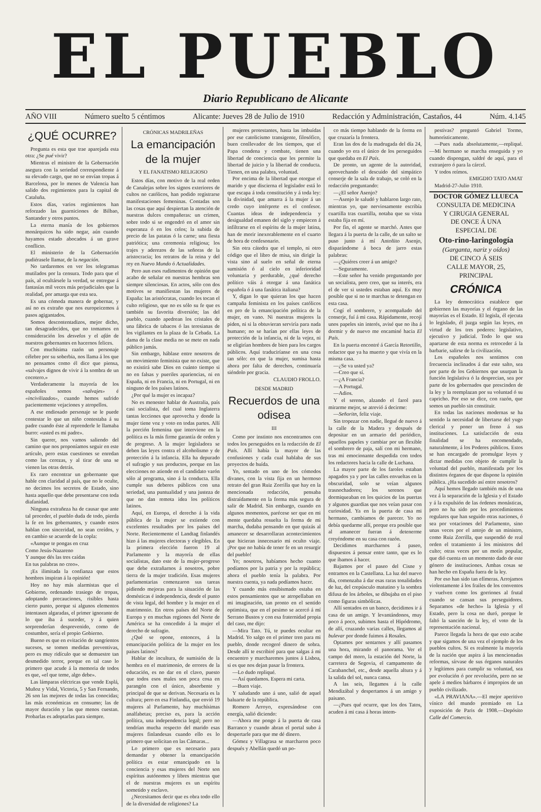EL PUEBLO
Diario Republicano de Alicante
AÑO VIII Número suelto 5 céntimos Alicante: Jueves 28 de Julio de 1910 Redacción y Administración, Castaños, 44 Núm. 4.145
¿QUÉ OCURRE?
Pregunta es esta que trae aparejada esta otra: ¿Se pué vivir?
Mientras el ministro de la Gobernación asegura con la seriedad correspondiente á su elevado cargo, que no se envían tropas á Barcelona, por lo menos de Valencia han salido dos regimientos para la capital de Cataluña.
Estos días, varios regimientos han reforzado las guarniciones de Bilbao, Santander y otros puntos.
La eterna manía de los gobiernos monárquicos ha sido negar, aún cuando hayamos estado abocados á un grave conflicto.
El ministerio de la Gobernación pudiérasele llamar, de la negación.
No tardaremos en ver los telegramas mutilados por la censura. Todo para que el país, al ocultársele la verdad, se entregue á fantasías mil veces más perjudiciales que la realidad, por amarga que esta sea.
Es una cómoda manera de gobernar, y así no es extraño que nos europeicemos á pasos agigantados.
Somos descontentadizos, mejor dicho, tan desagradecidos, que no tomamos en consideración los desvelos y el afán de nuestros gobernantes en hacernos felices.
Con muchísima razón un personaje célebre por su soberbia, nos llama á los que no pensamos como él dice que piensa, «salvajes dignos de vivir á la sombra de un cocotero.»
Verdaderamente la mayoría de los españoles somos «salvajes» é «incivilizados», cuando hemos sufrido pacientemente vejaciones y atropellos.
A ese endiosado personaje se le puede contestar lo que un niño contestaba á su padre cuando éste al reprenderle le llamaba burro: «usted es mi padre».
Sin querer, nos vamos saliendo del camino que nos proponíamos seguir en este artículo, pero estas cuestiones se enredan como las cerezas, y al tirar de una se vienen las otras detrás.
Es raro encontrar un gobernante que hable con claridad al país, que no le oculte, no decimos los secretos de Estado, sino hasta aquello que debe presentarse con toda diafanidad.
Ninguna extrañeza ha de causar que ante tal proceder, el pueblo duda de todo, pierda la fe en los gobernantes, y cuando estos hablan con sinceridad, no sean creídos, y en cambio se acuerde de la copla:
«Aunque te pongas en cruz
Como Jesús-Nazareno
Y aunque dés las tres caídas
En tus palabras no creo».
¡Es ilimitada la confianza que estos hombres inspiran á la opinión!
Hoy no hay más alarmistas que el Gobierno, ordenando trasiego de tropas, adoptando precauciones, risibles hasta cierto punto, porque si algunos elementos intentasen algaradas, el primer ignorante de lo que iba á suceder, y á quien sorprenderían desprevenido, como de costumbre, sería el propio Gobierno.
Bueno es que en evitación de sangrientos sucesos, se tomen medidas preventivas, pero es muy ridículo que se demuestre tan desmedido terror, porque en tal caso lo primero que acude á la memoria de todos es que, «el que teme, algo debe».
Las lámparas eléctricas que vende Esplá, Muñoz y Vidal, Victoria, 5 y San Fernando, 26 son las mejores de todas las conocidas; las más económicas en consumo; las de mayor duración y las que menos cuestan. Probarlas es adoptarlas para siempre.
CRÓNICAS MADRILEÑAS
La emancipación de la mujer
Y EL FANATISMO RELIGIOSO
Estos días, con motivo de la real orden de Canalejas sobre los signos exteriores de cultos no católicos, han podido registrarse manifestaciones femeninas. Contadas son las cosas que aquí despiertan la atención de nuestras dulces compañeras: un crimen, sobre todo si se engendró en el amor sin esperanza ó en los celos; la subida de precio de las patatas ó la carne; una fiesta patriótica; una ceremonia religiosa; los trajes y aderezos de las señoras de la aristocracia; los retratos de la reina y del rey en Nuevo Mundo ó Actualidades.
Pero aun esos rudimentos de opinión que acabo de señalar en nuestras hembras son siempre silenciosas. En actos, sólo con dos motivos se manifiestan las mujeres de España: las aristócratas, cuando les tocan el culto religioso, que no es sólo su fe que es también su favorita diversión; las del pueblo, cuando apedrean los cristales de una fábrica de tabacos ó las teresianas de los vigilantes en la plaza de la Cebada. La dama de la clase media no se mete en nada público jamás.
Sin embargo, háblase entre nosotros de un movimiento feminista que no existe, que no existirá sabe Dios en cuánto tiempo si no en falsas y pueriles apariencias, ni en España, ni en Francia, ni en Portugal, ni en ninguno de los países latinos.
¿Por qué la mujer es incapaz?
No es menester hablar de Australia, país casi socialista, del cual toma Inglaterra tantas lecciones que aprovecha y donde la mujer tiene voz y voto en todas partes. Allí la porción femenina que interviene en la política es la más firme garantía de orden y de progreso. A la mujer legisladora se deben las leyes contra el alcoholismo y de protección á la infancia. Ella ha depurado el sufragio y sus productos, porque en las elecciones no atiende en el candidato varón sólo al programa, sino á la conducta. Ella cumple sus deberes públicos con una seriedad, una puntualidad y una justeza de que no dan remota idea los políticos latinos.
Aquí, en Europa, el derecho á la vida pública de la mujer se extiende con excelentes resultados por los países del Norte. Recientemente el Landtag finlandés hizo á las mujeres electoras y elegibles. En la primera elección fueron 19 al Parlamento y la mayoría de ellas socialistas, dato este de la mujer-progreso que debe extrañarnos á nosotros, pobre tierra de la mujer tradición. Esas mujeres parlamentarias comenzaron sus tareas pidiendo mejoras para la situación de las domésticas é independencia, desde el punto de vista legal, del hombre y la mujer en el matrimonio. En otros países del Norte de Europa y en muchas regiones del Norte de América se ha concedido á la mujer el derecho de sufragio.
¿Qué se opone, entonces, á la emancipación política de la mujer en los países latinos?
Hablar de incultura, de sumisión de la hembra en el matrimonio, de errores de la educación, es no dar en el clavo, puesto que todos esos males son poca cosa en parangón con el único, absorbente y principal de que se derivan. Necesaria es la cultura; pero en esa Finlandia, que envió 19 mujeres al Parlamento, hay muchísimas analfabetas; preciso es, para la acción política, una independencia legal; pero no tendrían mucha respecto del marido esas mujeres finlandesas cuando ello es lo primero que solicitan en las Cámaras...
Lo primero que es necesario para demandar y obtener la emancipación política es estar emancipado en la conciencia y esas mujeres del Norte son espíritus autónomos y libres mientras que el de nuestras mujeres es un espíritu sometido y esclavo.
¿Necesitamos decir que es obra todo ello de la diversidad de religiones? La
mujeres protestantes, hasta las imbuídas por ese catolicismo transigente, filosófico, buen conllevador de los tiempos, que el Papa condena y combate, tienen una libertad de conciencia que les permite la libertad de juicio y la libertad de conducta. Tienen, en una palabra, voluntad.
Por encima de la libertad que otorgue el marido y que discierna el legislador está lo que escapa á toda constitución y á toda ley: la divinidad, que amarra á la mujer á un credo cuyo intérprete es el confesor. Cuantas ideas de independencia y desigualdad emanen del siglo y empiecen á infiltrarse en el espíritu de la mujer latina, han de morir inexorablemente en el cuarto de hora de confesonario.
Sin otra cátedra que el templo, ni otro código que el libro de misa, sin dirigir la vista sino al suelo en señal de eterna sumisión ó al cielo en inferioridad voluntaria y perdurable, ¿qué derecho político váis á otorgar á una fanática española ó á una fanática italiana?
Y, digan lo que quieran los que hacen campaña feminista en los países católicos en pro de la emancipación política de la mujer, en vano. Ni nuestras mujeres la piden, ni si la obtuvieran serviría para nada humano; no se harían por ellas leyes de protección de la infancia, ni de la vejez, ni se eligirían hombres de bien para los cargos públicos. Aquí traduciríanse en una cosa tan sólo: en que la mujer, sumisa hasta ahora por falta de derechos, continuaría siéndolo por gracia.
CLAUDIO FROLLO.
DESDE MADRID
Recuerdos de una odisea
III
Como por instinto nos encontramos con todos los perseguidos en la redacción de El País. Allí había la mayor de las confusiones y cada cual hablaba de sus proyectos de huída.
Yo, sentado en uno de los cómodos divanes, con la vista fija en un hermoso retrato del gran Ruiz Zorrilla que hay en la mencionada redacción, pensaba distraídamente en la forma más segura de salir de Madrid. Sin embargo, cuando en algunos momentos, parécese ser que en mi mente quedaba resuelta la forma de mi marcha, dudaba pensando en que quizás al amanecer se desarrollaran acontecimientos que hicieran innecesario mi oculto viaje. ¡Por que no había de tener fe en un resurgir del pueblo!
Yo; nosotros, habíamos hecho cuanto podíamos por la patria y por la república; ahora el pueblo tenía la palabra. Por nuestra cuenta, ya nada podíamos hacer.
Y cuando más ensibismado estaba en estos pensamientos que se atropellaban en mi imaginación, tan pronto en el sentido optimista, que en el pesimo se acercó á mí Serrano Bustos y con esa fraternidad propia del caso, me dijo:
—Mira Tato. Tú, te puedes ocultar en Madrid. Yo salgo en el primer tren para mi pueblo, donde recogeré dinero de sobra. Desde allí te escribiré para que salgas á mi encuentro y marcharemos juntos á Lisboa, si es que nos dejan pasar la frontera.
—Lo dudo repliqué.
—Así quedamos. Espera mi carta.
—Buen viaje.
Y saludando uno á uno, salió de aquel baluarte de la república.
Romero Arroyo, expresándose con energía, salió diciendo:
—Ahora me pongo á la puerta de casa Barranco y cuando abran el portal subo á despertarle para que me dé dinero.
Gómez y Villagrasa se marcharon poco después y Abellán quedó un po-
co más tiempo hablando de la forma en que cruzaría la frontera.
Eran las dos de la madrugada del día 24, cuando yo era el único de los perseguidos que quedaba en El País.
De pronto, un agente de la autoridad, aprovechando el descuido del simpático conserje de la sala de trabajo, se coló en la redacción preguntando:
—¿El señor Asenjo?
—Asenjo le saludó y hablaron largo rato, mientras yo, que nerviosamente escribía cuartilla tras cuartilla, notaba que su vista estaba fija en mí.
Por fin, el agente se marchó. Antes que llegara á la puerta de la calle, de un salto se puso junto á mí Antoñito Asenjo, disparándome á boca de jarro estas palabras:
—¿Quiéres creer á un amigo?
—Seguramente.
—Este señor ha venido preguntando por un socialista, pero creo, que su interés, era el de ver si ustedes estaban aquí. Es muy posible que si no te marchas te detengan en esta casa.
Cogí el sombrero, y acompañado del conserje, fuí á mi casa. Rápidamente, recojí unos papeles sin interés, avisé que no iba á dormir y de nuevo me encaminé hacia El País.
En la puerta encontré á García Retortillo, redactor que ya ha muerto y que vivía en la misma casa.
—¿Se va usted ya?
—Creo que sí.
—¿A Francia?
—A Portugal.
—Adios.
Y el sereno, alzando el farol para mirarme mejor, se atrevió á decirme:
—Señoritn, feliz viaje.
Sin tropezar con nadie, llegué de nuevo á la calle de la Madera y después de depositar en un armario del periódico, aquellos papeles y cambiar por un flexible el sombrero de paja, salí con mi hermano, tras mi emocionante despedida con todos los redactores hacia la calle de Luchana.
La mayor parte de los faroles estaban apagados ya y por las calles envueltas en la obscuridad, solo se veían algunos trasnochadores; los serenos que dormiqueaban en los quicios de las puertas y algunos guardias que nos veían pasar con curiosidad. Ya en la puerta de casa mi hermano, cambiamos de parecer. Yo no debía quedarme allí, porque era posible que al amanecer fueran á detenerme creyéndome en su casa con razón.
Decidimos marcharnos á paseo, dispuestos á pensar entre tanto, que es lo que íbamos á hacer.
Bajamos por el paseo del Cisne y entramos en la Castellana. La luz del nuevo día, comenzaba á dar esas raras tonalidades de luz, del crepúsculo matutino y la sombra difusa de los árboles, se dibujaba en el piso como figuras simbólicas.
Allí sentados en un banco, decidimos ir á casa de un amigo. Y levantándonos, muy poco á poco, subimos hasta el Hipódromo, de allí, cruzando varias calles, llegamos al bulevar por donde fuimos á Rosales.
Optamos por sentarnos y allí pasamos una hora, mirando el panorama. Ver el campo del moro, la estación del Norte, la carretera de Segovia, el campamento de Carabanchel, etc., desde aquella altura y á la salida del sol, nunca cansa.
A las seis, llegamos á la calle Mendizábal y despertamos á un amigo y paisano.
—¿Pues qué ocurre, que los dos Tatos, acuden á mi casa á horas intem-
pestivas? preguntó Gabriel Tormo, humorísticamente.
—Pues nada absolutamente,—repliqué.—Mi hermano se marcha enseguida y yo cuando dispongan, saldré de aquí, para el extranjero ó para la cárcel.
Y todos reímos.
EMIGDIO TATO AMAT
Madrid-27-Julio 1910.
DOCTOR GÓMEZ LLUECA
CONSULTA DE MEDICINA
Y CIRUGIA GENERAL
DE ONCE Á UNA
ESPECIAL DE
Oto-rino-laringología
(Garganta, nariz y oídos)
DE CINCO Á SEIS
CALLE MAYOR, 25, PRINCIPAL
CRÓNICA
La ley democrática establece que gobiernen las mayorías y el órgano de las mayorías es el Estado. El legisla, él ejecuta lo legislado, él juzga según las leyes, en virtud de los tres poderes: legislativo, ejecutivo y judicial. Todo lo que sea apartarse de esta norma es retroceder á la barbarie, salirse de la civilización.
Los españoles nos sentimos con frecuencia inclinados á dar este salto, sea por parte de los Gobiernos que usurpan la función legislativa ó la desprecian, sea por parte de los gobernados que prescinden de la ley y la reemplazan por su voluntad ó su capricho. Por eso se dice, con razón, que somos un pueblo sin constituir.
En todas las naciones modernas se ha sentido la necesidad de libertarse del yugo clerical y poner un freno á sus instituciones. La satisfacción de esta finalidad se ha encomendado, naturalmente, á los Poderes públicos. Estos se han encargado de promulgar leyes y dictar medidas con objeto de cumplir la voluntad del pueblo, manifestada por los distintos órganos de que dispone la opinión pública. ¿Ha sucedido así entre nosotros?
Aquí hemos llegado también más de una vez á la separación de la Iglesia y el Estado y á la expulsión de las órdenes monásticas, pero no ha sido por los procedimientos regulares que han seguido otras naciones, ó sea por votaciones del Parlamento, sino unas veces por el antojo de un ministro, como Ruiz Zorrilla, que suspendió de real orden el tratamiento á los ministros del culto; otras veces por un motín popular, que dió cuenta en un momento dado de este género de instituciones. Ambas cosas se han hecho en España fuera de la ley.
Por eso han sido tan efímeras. Arrojamos violentamente á los frailes de los conventos y vuelven como los gorriones al frutal cuando se cansan sus perseguidores. Separamos «de hecho» la Iglesia y el Estado, pero la cosa no duró, porque le faltó la sanción de la ley, el voto de la representación nacional.
Parece llegada la hora de que esto acabe y que sigamos de una vez el ejemplo de los pueblos cultos. Si es realmente la mayoría de la nación que aspira á las mencionadas reformas, sírvase de sus órganos naturales y legítimos para cumplir su voluntad, sea por evolución ó por revolución, pero no se apele á medios bárbaros é impropios de un pueblo civilizado.
«LA PRAVIANA».—El mejor aperitivo vínico del mundo premiado en La exposición de Paris de 1908.—Depósito Calle del Comercio.